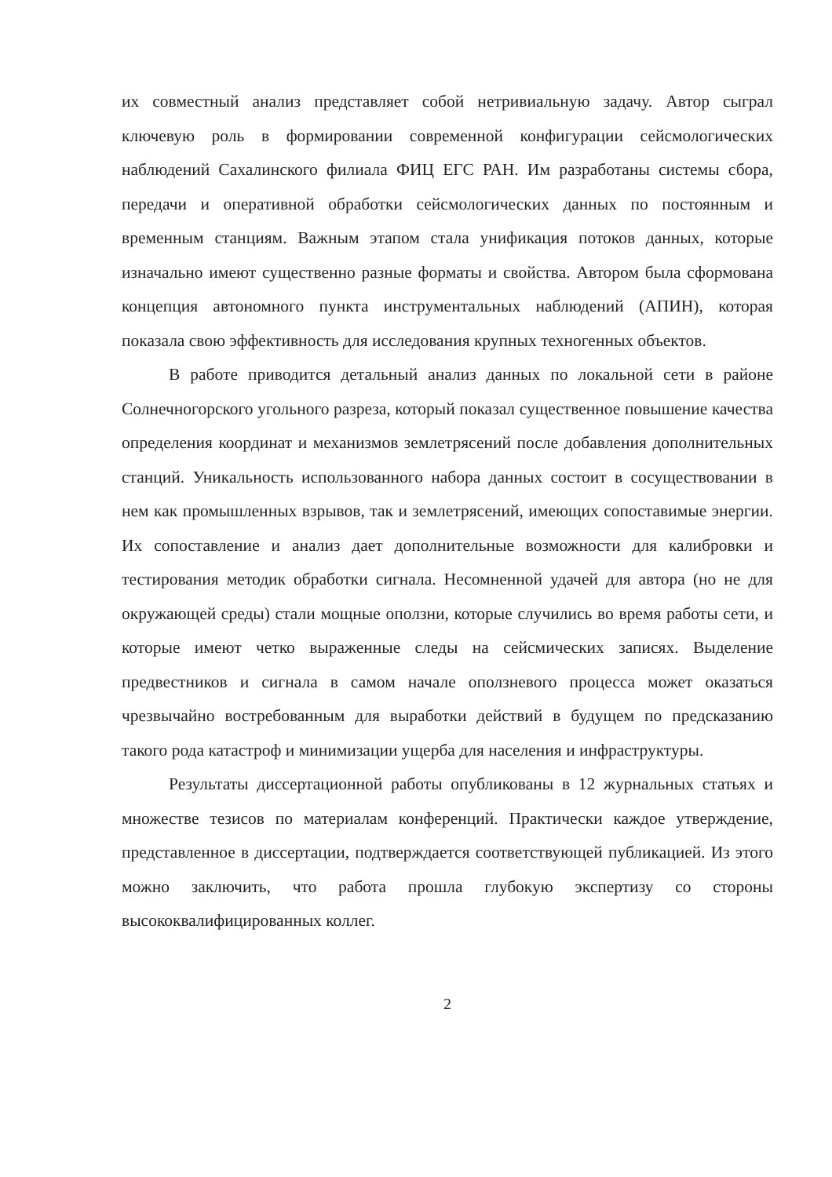их совместный анализ представляет собой нетривиальную задачу. Автор сыграл ключевую роль в формировании современной конфигурации сейсмологических наблюдений Сахалинского филиала ФИЦ ЕГС РАН. Им разработаны системы сбора, передачи и оперативной обработки сейсмологических данных по постоянным и временным станциям. Важным этапом стала унификация потоков данных, которые изначально имеют существенно разные форматы и свойства. Автором была сформована концепция автономного пункта инструментальных наблюдений (АПИН), которая показала свою эффективность для исследования крупных техногенных объектов.
В работе приводится детальный анализ данных по локальной сети в районе Солнечногорского угольного разреза, который показал существенное повышение качества определения координат и механизмов землетрясений после добавления дополнительных станций. Уникальность использованного набора данных состоит в сосуществовании в нем как промышленных взрывов, так и землетрясений, имеющих сопоставимые энергии. Их сопоставление и анализ дает дополнительные возможности для калибровки и тестирования методик обработки сигнала. Несомненной удачей для автора (но не для окружающей среды) стали мощные оползни, которые случились во время работы сети, и которые имеют четко выраженные следы на сейсмических записях. Выделение предвестников и сигнала в самом начале оползневого процесса может оказаться чрезвычайно востребованным для выработки действий в будущем по предсказанию такого рода катастроф и минимизации ущерба для населения и инфраструктуры.
Результаты диссертационной работы опубликованы в 12 журнальных статьях и множестве тезисов по материалам конференций. Практически каждое утверждение, представленное в диссертации, подтверждается соответствующей публикацией. Из этого можно заключить, что работа прошла глубокую экспертизу со стороны высококвалифицированных коллег.
2